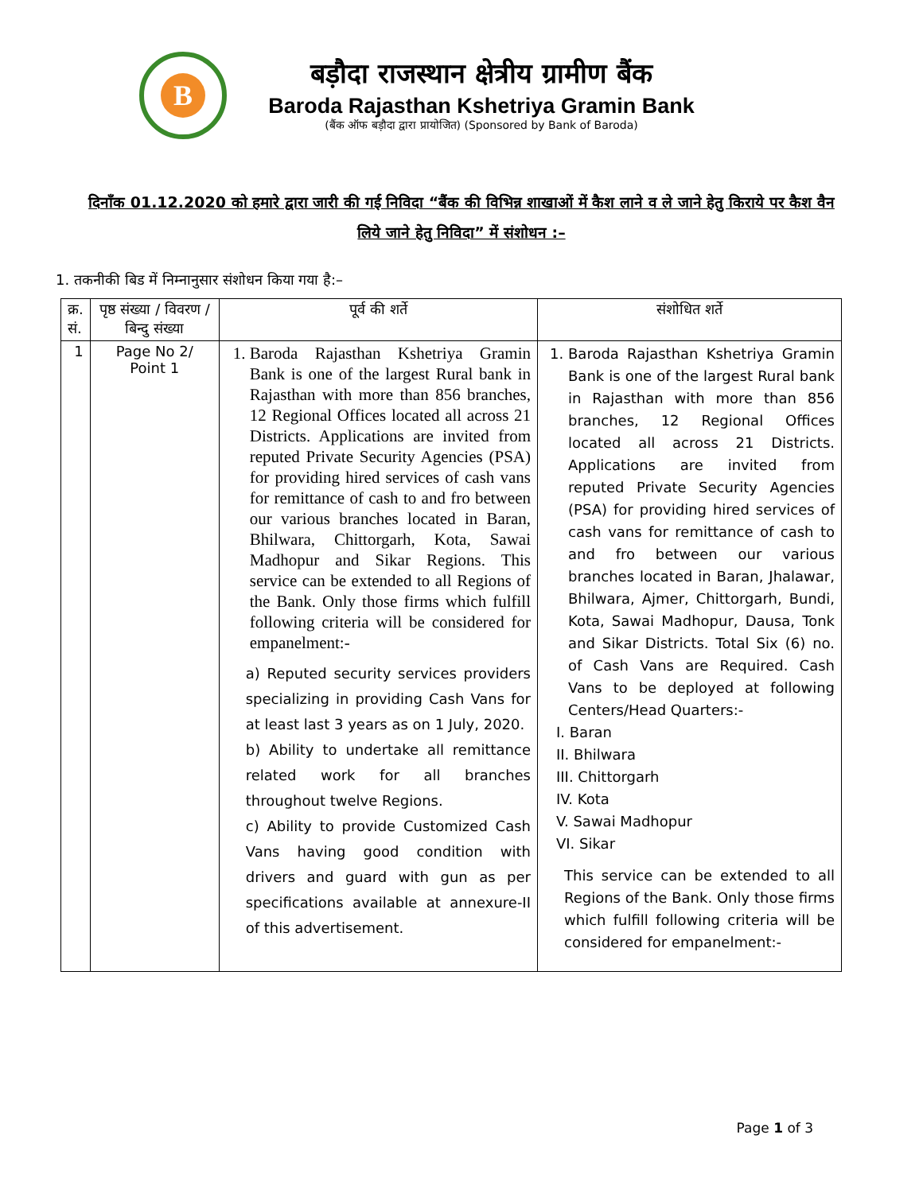B
बड़ौदा राजस्थान क्षेत्रीय ग्रामीण बैंक
Baroda Rajasthan Kshetriya Gramin Bank
(बैंक ऑफ बड़ौदा द्वारा प्रायोजित) (Sponsored by Bank of Baroda)
दिनाँक 01.12.2020 को हमारे द्वारा जारी की गई निविदा “बैंक की विभिन्न शाखाओं में कैश लाने व ले जाने हेतु किराये पर कैश वैन लिये जाने हेतु निविदा” में संशोधन :–
1. तकनीकी बिड में निम्नानुसार संशोधन किया गया है:–
| क्र. सं. | पृष्ठ संख्या / विवरण / बिन्दु संख्या | पूर्व की शर्ते | संशोधित शर्ते |
| 1 | Page No 2/ Point 1 | 1. Baroda Rajasthan Kshetriya Gramin Bank is one of the largest Rural bank in Rajasthan with more than 856 branches, 12 Regional Offices located all across 21 Districts. Applications are invited from reputed Private Security Agencies (PSA) for providing hired services of cash vans for remittance of cash to and fro between our various branches located in Baran, Bhilwara, Chittorgarh, Kota, Sawai Madhopur and Sikar Regions. This service can be extended to all Regions of the Bank. Only those firms which fulfill following criteria will be considered for empanelment:- a) Reputed security services providers specializing in providing Cash Vans for at least last 3 years as on 1 July, 2020. b) Ability to undertake all remittance related work for all branches throughout twelve Regions. c) Ability to provide Customized Cash Vans having good condition with drivers and guard with gun as per specifications available at annexure-II of this advertisement. | 1. Baroda Rajasthan Kshetriya Gramin Bank is one of the largest Rural bank in Rajasthan with more than 856 branches, 12 Regional Offices located all across 21 Districts. Applications are invited from reputed Private Security Agencies (PSA) for providing hired services of cash vans for remittance of cash to and fro between our various branches located in Baran, Jhalawar, Bhilwara, Ajmer, Chittorgarh, Bundi, Kota, Sawai Madhopur, Dausa, Tonk and Sikar Districts. Total Six (6) no. of Cash Vans are Required. Cash Vans to be deployed at following Centers/Head Quarters:- I. Baran II. Bhilwara III. Chittorgarh IV. Kota V. Sawai Madhopur VI. Sikar This service can be extended to all Regions of the Bank. Only those firms which fulfill following criteria will be considered for empanelment:- |
Page 1 of 3